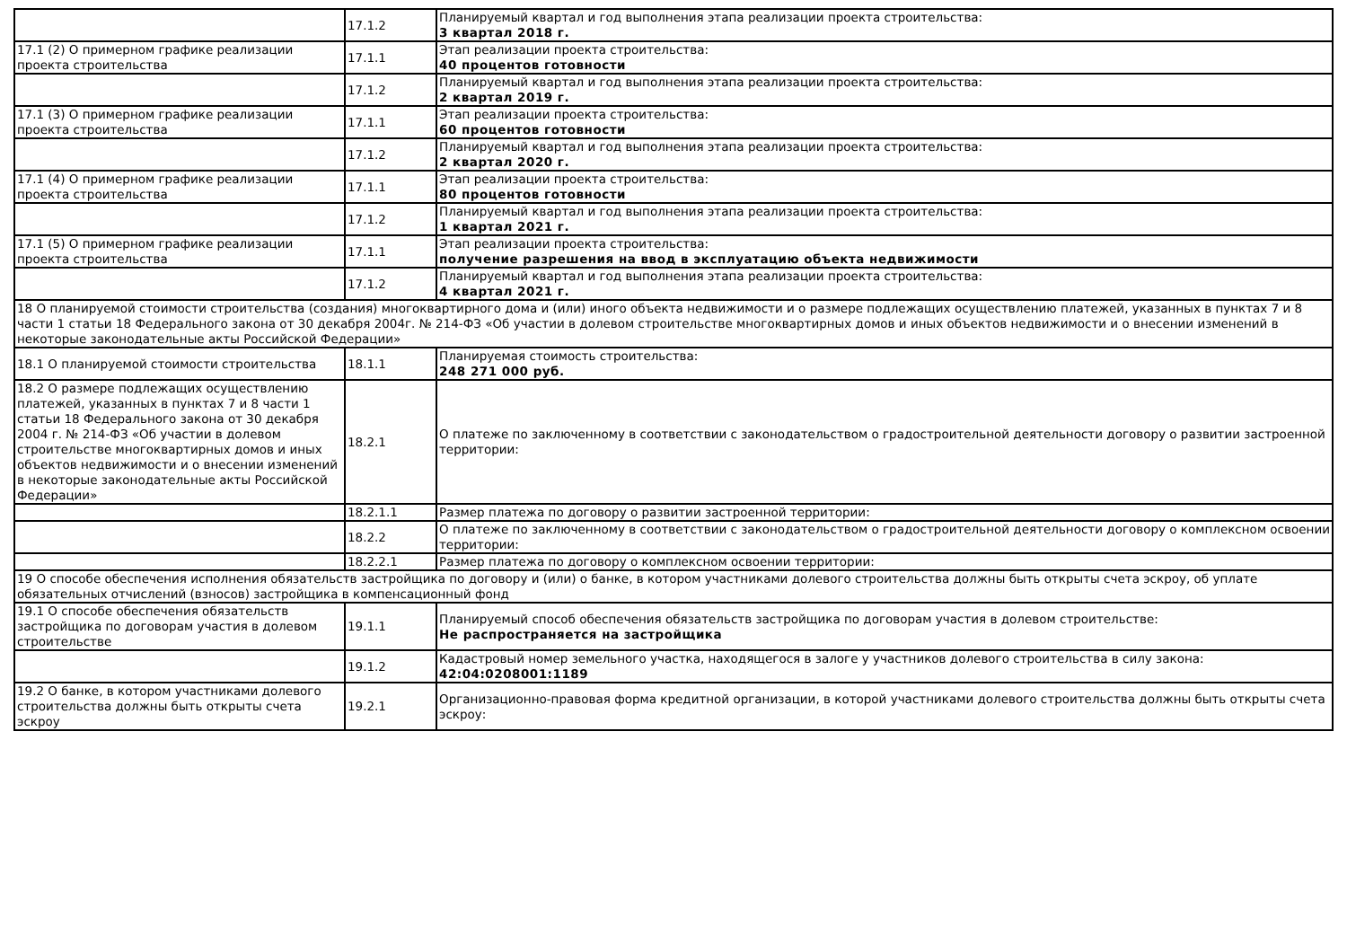| | 17.1.2 | Планируемый квартал и год выполнения этапа реализации проекта строительства: 3 квартал 2018 г. |
| 17.1 (2) О примерном графике реализации проекта строительства | 17.1.1 | Этап реализации проекта строительства: 40 процентов готовности |
| | 17.1.2 | Планируемый квартал и год выполнения этапа реализации проекта строительства: 2 квартал 2019 г. |
| 17.1 (3) О примерном графике реализации проекта строительства | 17.1.1 | Этап реализации проекта строительства: 60 процентов готовности |
| | 17.1.2 | Планируемый квартал и год выполнения этапа реализации проекта строительства: 2 квартал 2020 г. |
| 17.1 (4) О примерном графике реализации проекта строительства | 17.1.1 | Этап реализации проекта строительства: 80 процентов готовности |
| | 17.1.2 | Планируемый квартал и год выполнения этапа реализации проекта строительства: 1 квартал 2021 г. |
| 17.1 (5) О примерном графике реализации проекта строительства | 17.1.1 | Этап реализации проекта строительства: получение разрешения на ввод в эксплуатацию объекта недвижимости |
| | 17.1.2 | Планируемый квартал и год выполнения этапа реализации проекта строительства: 4 квартал 2021 г. |
| 18 О планируемой стоимости строительства (создания) многоквартирного дома и (или) иного объекта недвижимости и о размере подлежащих осуществлению платежей, указанных в пунктах 7 и 8 части 1 статьи 18 Федерального закона от 30 декабря 2004г. № 214-ФЗ «Об участии в долевом строительстве многоквартирных домов и иных объектов недвижимости и о внесении изменений в некоторые законодательные акты Российской Федерации» | | |
| 18.1 О планируемой стоимости строительства | 18.1.1 | Планируемая стоимость строительства: 248 271 000 руб. |
| 18.2 О размере подлежащих осуществлению платежей, указанных в пунктах 7 и 8 части 1 статьи 18 Федерального закона от 30 декабря 2004 г. № 214-ФЗ «Об участии в долевом строительстве многоквартирных домов и иных объектов недвижимости и о внесении изменений в некоторые законодательные акты Российской Федерации» | 18.2.1 | О платеже по заключенному в соответствии с законодательством о градостроительной деятельности договору о развитии застроенной территории: |
| | 18.2.1.1 | Размер платежа по договору о развитии застроенной территории: |
| | 18.2.2 | О платеже по заключенному в соответствии с законодательством о градостроительной деятельности договору о комплексном освоении территории: |
| | 18.2.2.1 | Размер платежа по договору о комплексном освоении территории: |
| 19 О способе обеспечения исполнения обязательств застройщика по договору и (или) о банке, в котором участниками долевого строительства должны быть открыты счета эскроу, об уплате обязательных отчислений (взносов) застройщика в компенсационный фонд | | |
| 19.1 О способе обеспечения обязательств застройщика по договорам участия в долевом строительстве | 19.1.1 | Планируемый способ обеспечения обязательств застройщика по договорам участия в долевом строительстве: Не распространяется на застройщика |
| | 19.1.2 | Кадастровый номер земельного участка, находящегося в залоге у участников долевого строительства в силу закона: 42:04:0208001:1189 |
| 19.2 О банке, в котором участниками долевого строительства должны быть открыты счета эскроу | 19.2.1 | Организационно-правовая форма кредитной организации, в которой участниками долевого строительства должны быть открыты счета эскроу: |